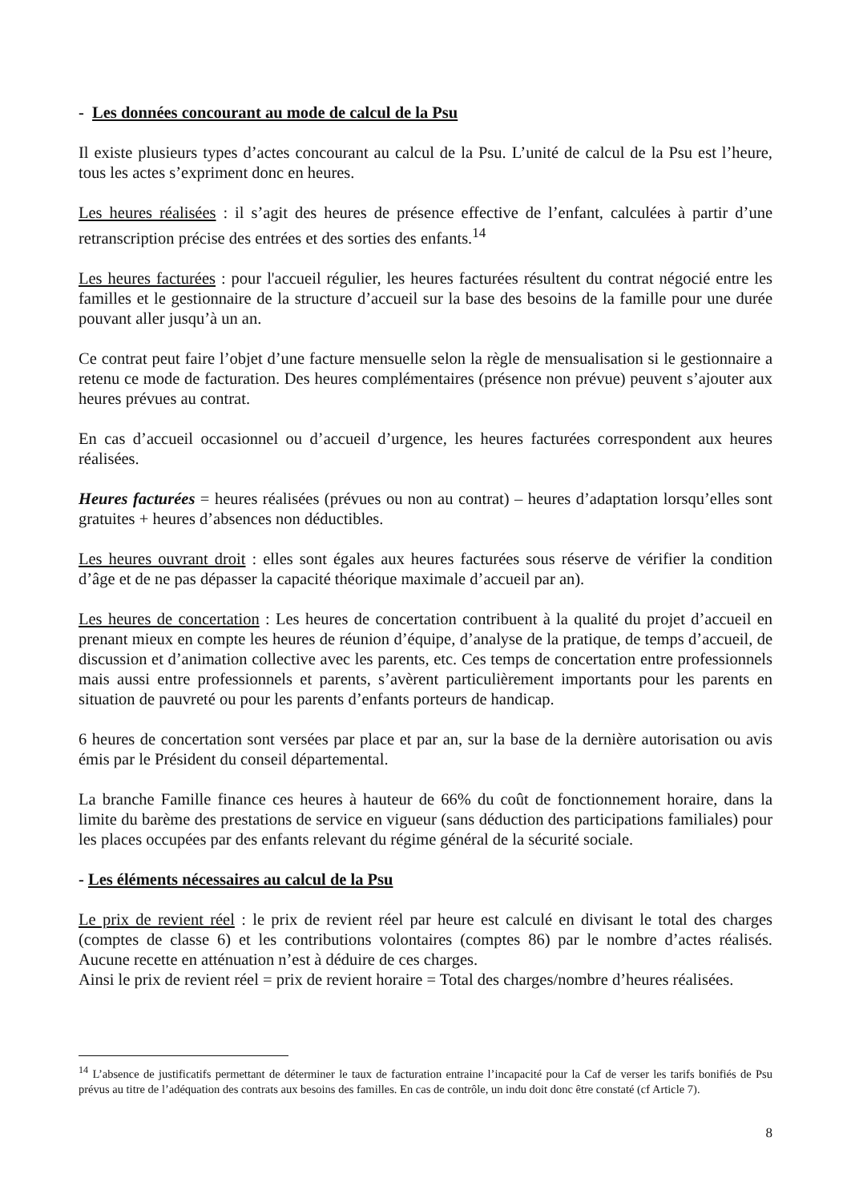- Les données concourant au mode de calcul de la Psu
Il existe plusieurs types d’actes concourant au calcul de la Psu. L’unité de calcul de la Psu est l’heure, tous les actes s’expriment donc en heures.
Les heures réalisées : il s’agit des heures de présence effective de l’enfant, calculées à partir d’une retranscription précise des entrées et des sorties des enfants.<sup>14</sup>
Les heures facturées : pour l'accueil régulier, les heures facturées résultent du contrat négocié entre les familles et le gestionnaire de la structure d’accueil sur la base des besoins de la famille pour une durée pouvant aller jusqu’à un an.
Ce contrat peut faire l’objet d’une facture mensuelle selon la règle de mensualisation si le gestionnaire a retenu ce mode de facturation. Des heures complémentaires (présence non prévue) peuvent s’ajouter aux heures prévues au contrat.
En cas d’accueil occasionnel ou d’accueil d’urgence, les heures facturées correspondent aux heures réalisées.
Heures facturées = heures réalisées (prévues ou non au contrat) – heures d’adaptation lorsqu’elles sont gratuites + heures d’absences non déductibles.
Les heures ouvrant droit : elles sont égales aux heures facturées sous réserve de vérifier la condition d’âge et de ne pas dépasser la capacité théorique maximale d’accueil par an).
Les heures de concertation : Les heures de concertation contribuent à la qualité du projet d’accueil en prenant mieux en compte les heures de réunion d’équipe, d’analyse de la pratique, de temps d’accueil, de discussion et d’animation collective avec les parents, etc. Ces temps de concertation entre professionnels mais aussi entre professionnels et parents, s’avèrent particulièrement importants pour les parents en situation de pauvreté ou pour les parents d’enfants porteurs de handicap.
6 heures de concertation sont versées par place et par an, sur la base de la dernière autorisation ou avis émis par le Président du conseil départemental.
La branche Famille finance ces heures à hauteur de 66% du coût de fonctionnement horaire, dans la limite du barème des prestations de service en vigueur (sans déduction des participations familiales) pour les places occupées par des enfants relevant du régime général de la sécurité sociale.
- Les éléments nécessaires au calcul de la Psu
Le prix de revient réel : le prix de revient réel par heure est calculé en divisant le total des charges (comptes de classe 6) et les contributions volontaires (comptes 86) par le nombre d’actes réalisés. Aucune recette en atténuation n’est à déduire de ces charges.
Ainsi le prix de revient réel = prix de revient horaire = Total des charges/nombre d’heures réalisées.
<sup>14</sup> L’absence de justificatifs permettant de déterminer le taux de facturation entraine l’incapacité pour la Caf de verser les tarifs bonifiés de Psu prévus au titre de l’adéquation des contrats aux besoins des familles. En cas de contrôle, un indu doit donc être constaté (cf Article 7).
8